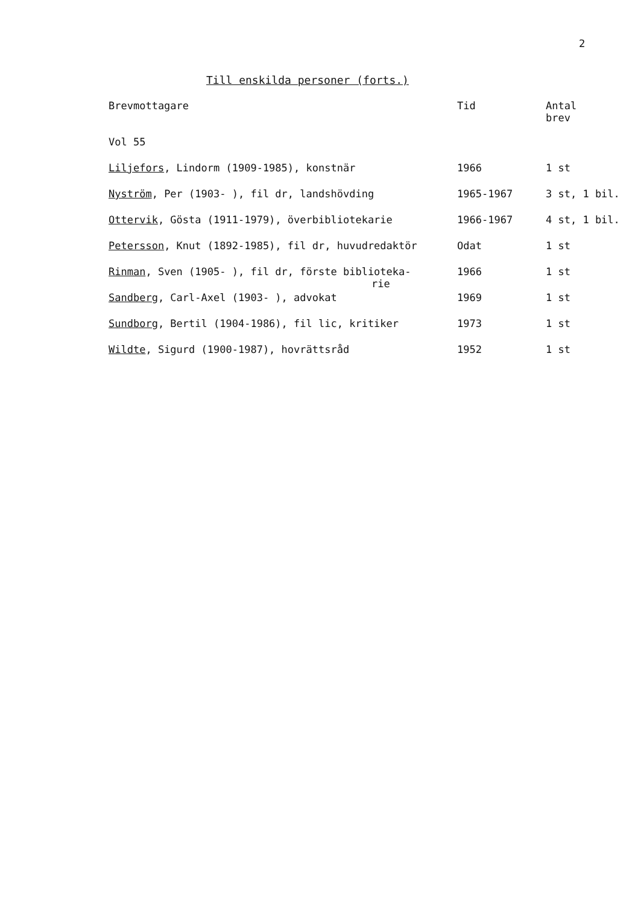2
Till enskilda personer (forts.)
| Brevmottagare | Tid | Antal brev |
| --- | --- | --- |
| Vol 55 | | |
| Liljefors , Lindorm (1909-1985), konstnär | 1966 | 1 st |
| Nyström , Per (1903- ), fil dr, landshövding | 1965-1967 | 3 st, 1 bil. |
| Ottervik , Gösta (1911-1979), överbibliotekarie | 1966-1967 | 4 st, 1 bil. |
| Petersson , Knut (1892-1985), fil dr, huvudredaktör | Odat | 1 st |
| Rinman , Sven (1905- ), fil dr, förste biblioteka- rie | 1966 | 1 st |
| Sandberg , Carl-Axel (1903- ), advokat | 1969 | 1 st |
| Sundborg , Bertil (1904-1986), fil lic, kritiker | 1973 | 1 st |
| Wildte , Sigurd (1900-1987), hovrättsråd | 1952 | 1 st |